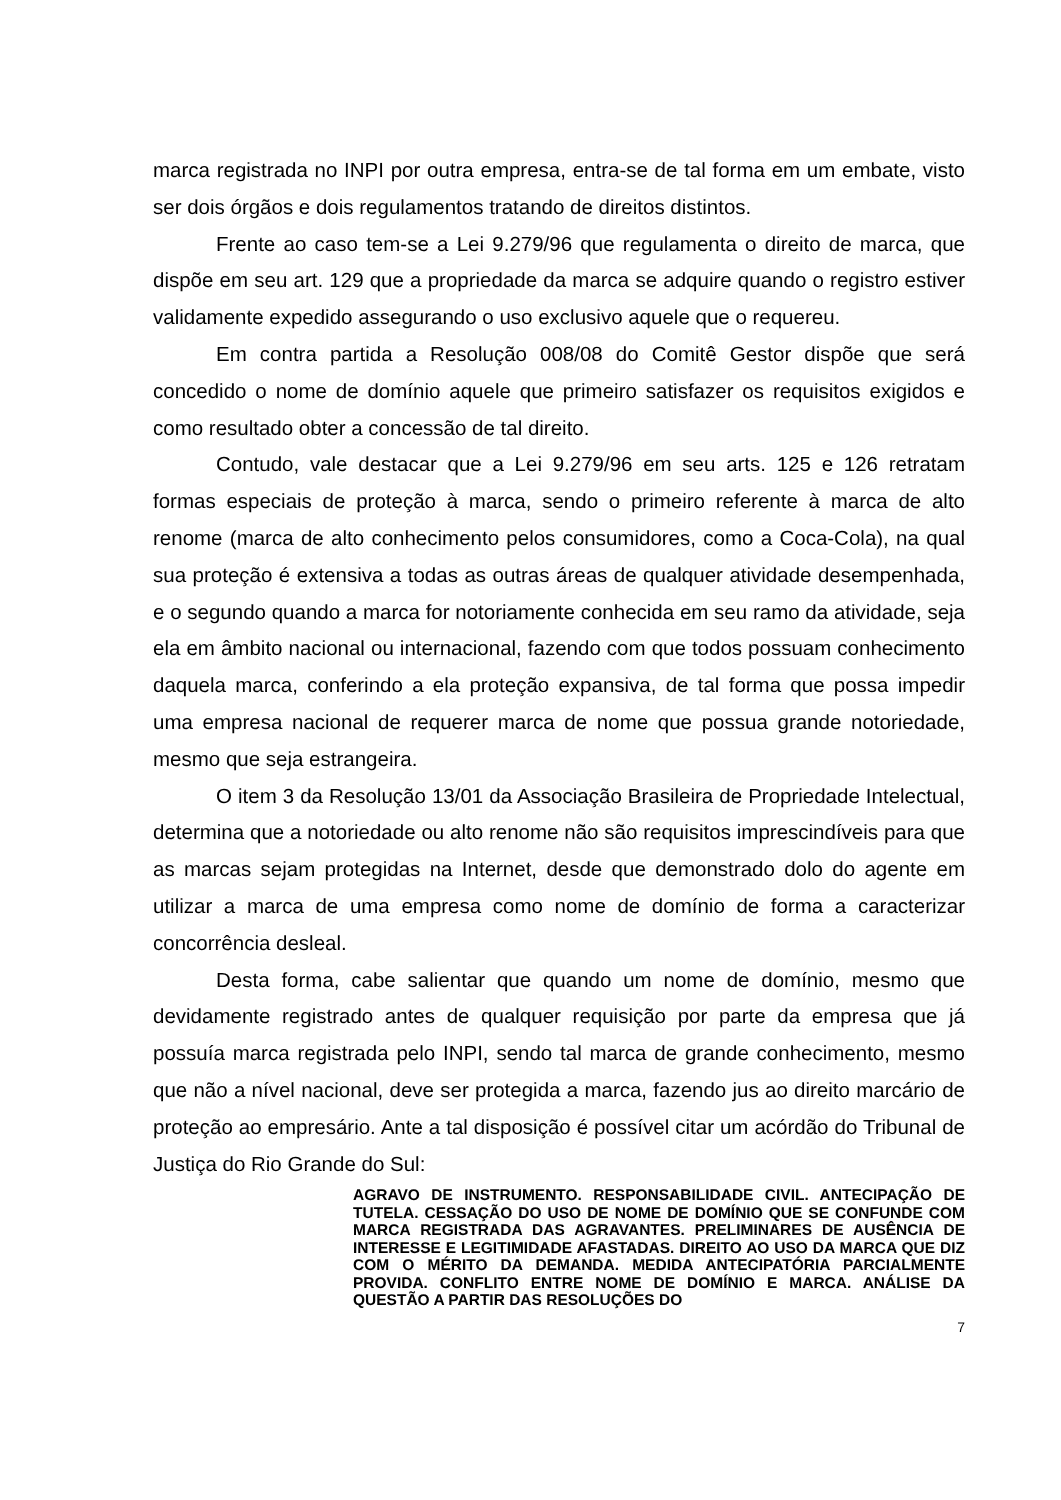marca registrada no INPI por outra empresa, entra-se de tal forma em um embate, visto ser dois órgãos e dois regulamentos tratando de direitos distintos.
Frente ao caso tem-se a Lei 9.279/96 que regulamenta o direito de marca, que dispõe em seu art. 129 que a propriedade da marca se adquire quando o registro estiver validamente expedido assegurando o uso exclusivo aquele que o requereu.
Em contra partida a Resolução 008/08 do Comitê Gestor dispõe que será concedido o nome de domínio aquele que primeiro satisfazer os requisitos exigidos e como resultado obter a concessão de tal direito.
Contudo, vale destacar que a Lei 9.279/96 em seu arts. 125 e 126 retratam formas especiais de proteção à marca, sendo o primeiro referente à marca de alto renome (marca de alto conhecimento pelos consumidores, como a Coca-Cola), na qual sua proteção é extensiva a todas as outras áreas de qualquer atividade desempenhada, e o segundo quando a marca for notoriamente conhecida em seu ramo da atividade, seja ela em âmbito nacional ou internacional, fazendo com que todos possuam conhecimento daquela marca, conferindo a ela proteção expansiva, de tal forma que possa impedir uma empresa nacional de requerer marca de nome que possua grande notoriedade, mesmo que seja estrangeira.
O item 3 da Resolução 13/01 da Associação Brasileira de Propriedade Intelectual, determina que a notoriedade ou alto renome não são requisitos imprescindíveis para que as marcas sejam protegidas na Internet, desde que demonstrado dolo do agente em utilizar a marca de uma empresa como nome de domínio de forma a caracterizar concorrência desleal.
Desta forma, cabe salientar que quando um nome de domínio, mesmo que devidamente registrado antes de qualquer requisição por parte da empresa que já possuía marca registrada pelo INPI, sendo tal marca de grande conhecimento, mesmo que não a nível nacional, deve ser protegida a marca, fazendo jus ao direito marcário de proteção ao empresário. Ante a tal disposição é possível citar um acórdão do Tribunal de Justiça do Rio Grande do Sul:
AGRAVO DE INSTRUMENTO. RESPONSABILIDADE CIVIL. ANTECIPAÇÃO DE TUTELA. CESSAÇÃO DO USO DE NOME DE DOMÍNIO QUE SE CONFUNDE COM MARCA REGISTRADA DAS AGRAVANTES. PRELIMINARES DE AUSÊNCIA DE INTERESSE E LEGITIMIDADE AFASTADAS. DIREITO AO USO DA MARCA QUE DIZ COM O MÉRITO DA DEMANDA. MEDIDA ANTECIPATÓRIA PARCIALMENTE PROVIDA. CONFLITO ENTRE NOME DE DOMÍNIO E MARCA. ANÁLISE DA QUESTÃO A PARTIR DAS RESOLUÇÕES DO
7